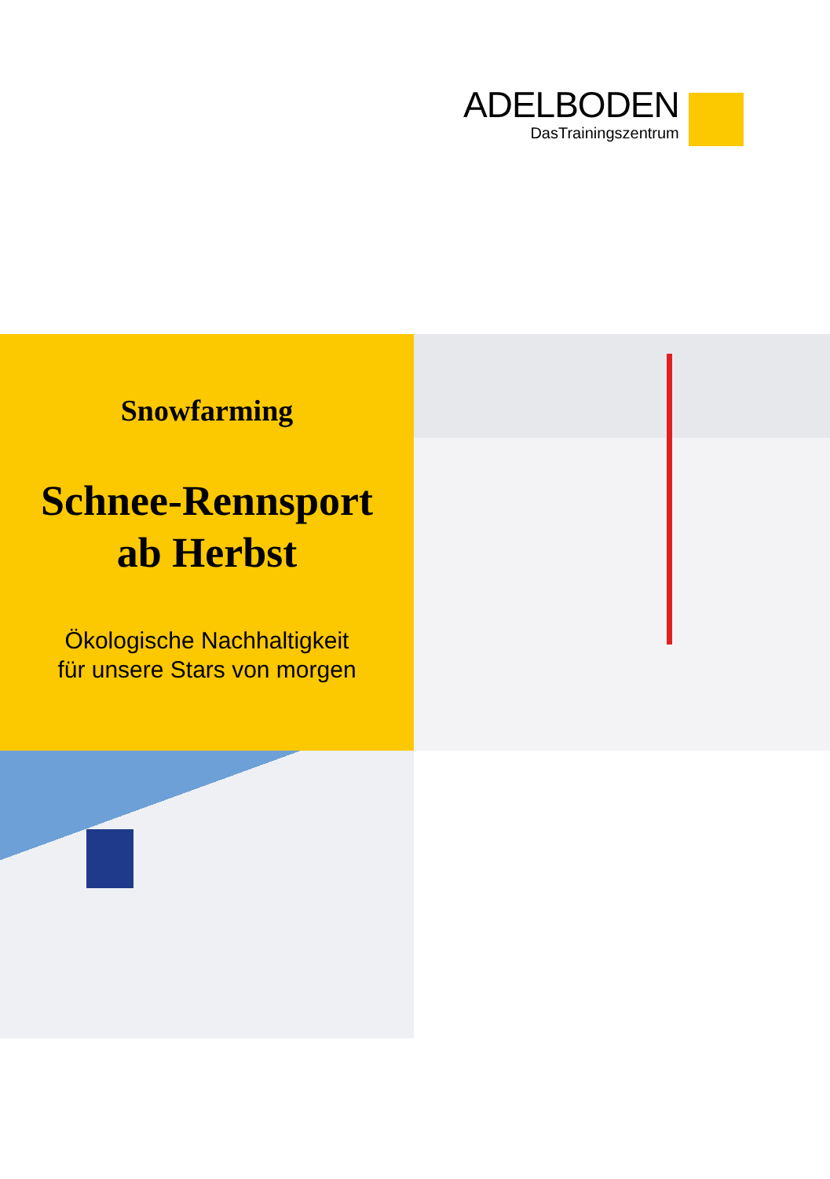ADELBODEN
DasTrainingszentrum
Snowfarming
Schnee-Rennsport
ab Herbst
Ökologische Nachhaltigkeit
für unsere Stars von morgen